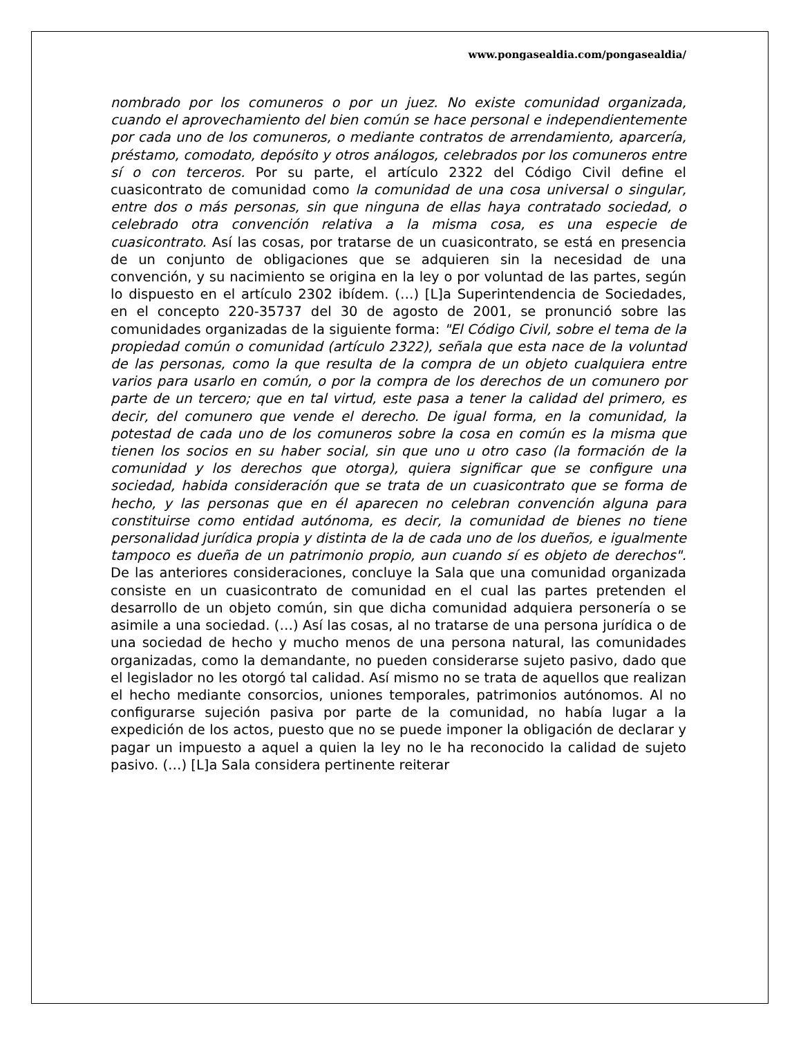www.pongasealdia.com/pongasealdia/
nombrado por los comuneros o por un juez. No existe comunidad organizada, cuando el aprovechamiento del bien común se hace personal e independientemente por cada uno de los comuneros, o mediante contratos de arrendamiento, aparcería, préstamo, comodato, depósito y otros análogos, celebrados por los comuneros entre sí o con terceros. Por su parte, el artículo 2322 del Código Civil define el cuasicontrato de comunidad como la comunidad de una cosa universal o singular, entre dos o más personas, sin que ninguna de ellas haya contratado sociedad, o celebrado otra convención relativa a la misma cosa, es una especie de cuasicontrato. Así las cosas, por tratarse de un cuasicontrato, se está en presencia de un conjunto de obligaciones que se adquieren sin la necesidad de una convención, y su nacimiento se origina en la ley o por voluntad de las partes, según lo dispuesto en el artículo 2302 ibídem. (…) [L]a Superintendencia de Sociedades, en el concepto 220-35737 del 30 de agosto de 2001, se pronunció sobre las comunidades organizadas de la siguiente forma: "El Código Civil, sobre el tema de la propiedad común o comunidad (artículo 2322), señala que esta nace de la voluntad de las personas, como la que resulta de la compra de un objeto cualquiera entre varios para usarlo en común, o por la compra de los derechos de un comunero por parte de un tercero; que en tal virtud, este pasa a tener la calidad del primero, es decir, del comunero que vende el derecho. De igual forma, en la comunidad, la potestad de cada uno de los comuneros sobre la cosa en común es la misma que tienen los socios en su haber social, sin que uno u otro caso (la formación de la comunidad y los derechos que otorga), quiera significar que se configure una sociedad, habida consideración que se trata de un cuasicontrato que se forma de hecho, y las personas que en él aparecen no celebran convención alguna para constituirse como entidad autónoma, es decir, la comunidad de bienes no tiene personalidad jurídica propia y distinta de la de cada uno de los dueños, e igualmente tampoco es dueña de un patrimonio propio, aun cuando sí es objeto de derechos". De las anteriores consideraciones, concluye la Sala que una comunidad organizada consiste en un cuasicontrato de comunidad en el cual las partes pretenden el desarrollo de un objeto común, sin que dicha comunidad adquiera personería o se asimile a una sociedad. (…) Así las cosas, al no tratarse de una persona jurídica o de una sociedad de hecho y mucho menos de una persona natural, las comunidades organizadas, como la demandante, no pueden considerarse sujeto pasivo, dado que el legislador no les otorgó tal calidad. Así mismo no se trata de aquellos que realizan el hecho mediante consorcios, uniones temporales, patrimonios autónomos. Al no configurarse sujeción pasiva por parte de la comunidad, no había lugar a la expedición de los actos, puesto que no se puede imponer la obligación de declarar y pagar un impuesto a aquel a quien la ley no le ha reconocido la calidad de sujeto pasivo. (…) [L]a Sala considera pertinente reiterar